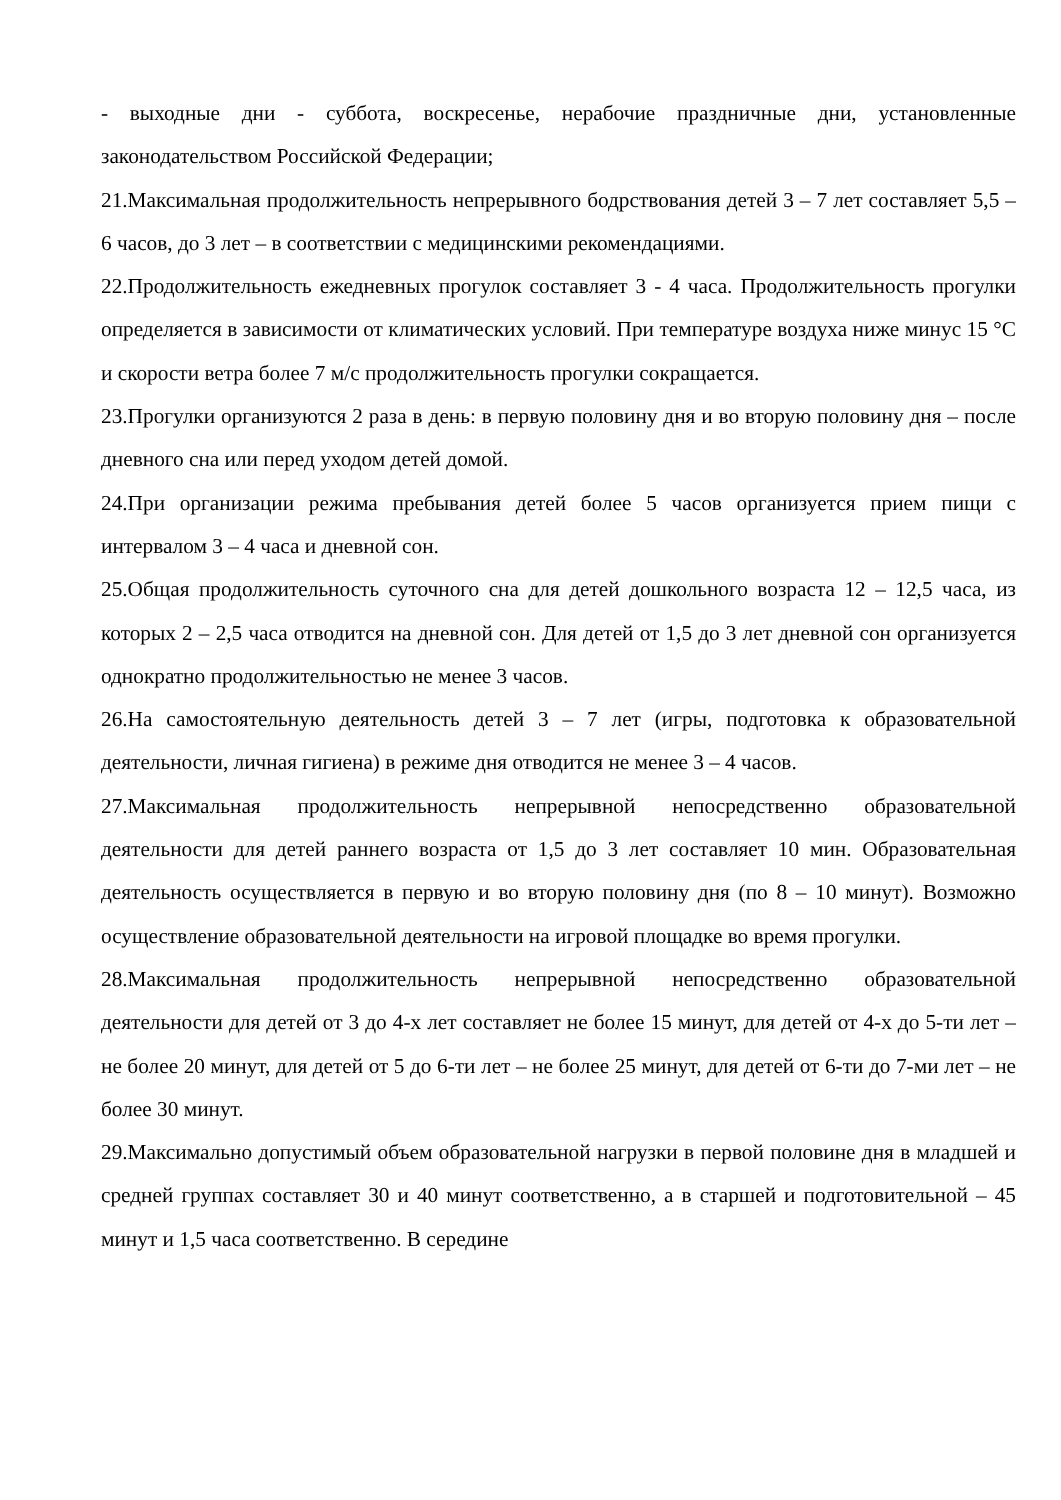- выходные дни - суббота, воскресенье, нерабочие праздничные дни, установленные законодательством Российской Федерации;
21.Максимальная продолжительность непрерывного бодрствования детей 3 – 7 лет составляет 5,5 – 6 часов, до 3 лет – в соответствии с медицинскими рекомендациями.
22.Продолжительность ежедневных прогулок составляет 3 - 4 часа. Продолжительность прогулки определяется в зависимости от климатических условий. При температуре воздуха ниже минус 15 °С и скорости ветра более 7 м/с продолжительность прогулки сокращается.
23.Прогулки организуются 2 раза в день: в первую половину дня и во вторую половину дня – после дневного сна или перед уходом детей домой.
24.При организации режима пребывания детей более 5 часов организуется прием пищи с интервалом 3 – 4 часа и дневной сон.
25.Общая продолжительность суточного сна для детей дошкольного возраста 12 – 12,5 часа, из которых 2 – 2,5 часа отводится на дневной сон. Для детей от 1,5 до 3 лет дневной сон организуется однократно продолжительностью не менее 3 часов.
26.На самостоятельную деятельность детей 3 – 7 лет (игры, подготовка к образовательной деятельности, личная гигиена) в режиме дня отводится не менее 3 – 4 часов.
27.Максимальная продолжительность непрерывной непосредственно образовательной деятельности для детей раннего возраста от 1,5 до 3 лет составляет 10 мин. Образовательная деятельность осуществляется в первую и во вторую половину дня (по 8 – 10 минут). Возможно осуществление образовательной деятельности на игровой площадке во время прогулки.
28.Максимальная продолжительность непрерывной непосредственно образовательной деятельности для детей от 3 до 4-х лет составляет не более 15 минут, для детей от 4-х до 5-ти лет – не более 20 минут, для детей от 5 до 6-ти лет – не более 25 минут, для детей от 6-ти до 7-ми лет – не более 30 минут.
29.Максимально допустимый объем образовательной нагрузки в первой половине дня в младшей и средней группах составляет 30 и 40 минут соответственно, а в старшей и подготовительной – 45 минут и 1,5 часа соответственно. В середине